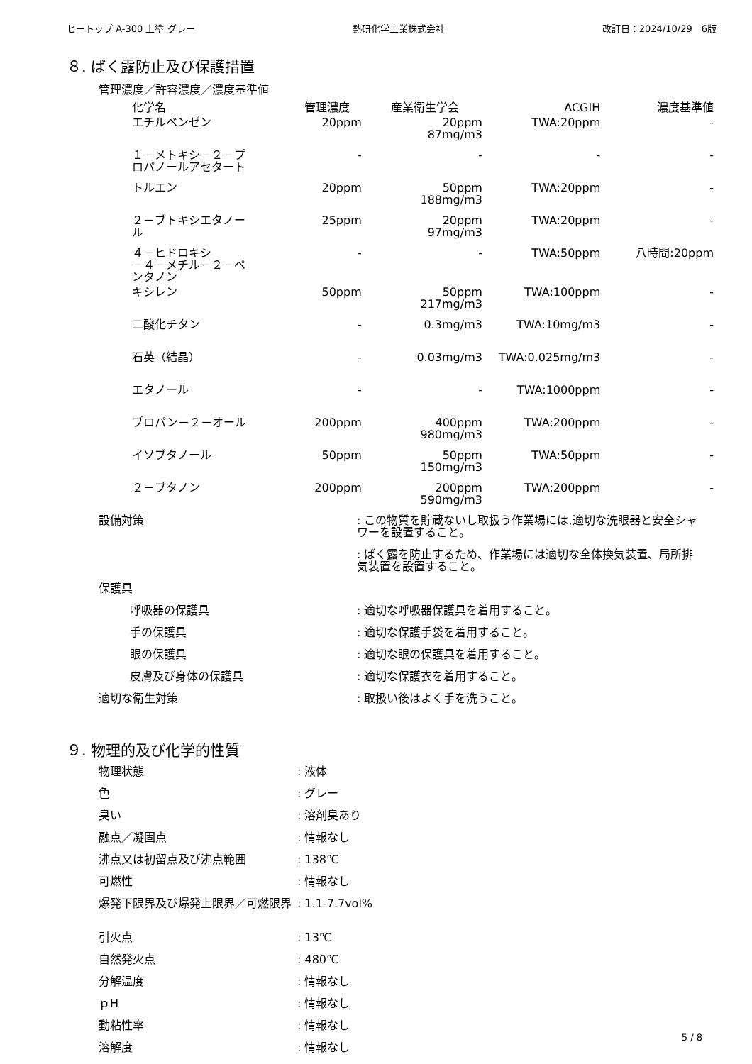ヒートップ A-300 上塗 グレー 熱研化学工業株式会社 改訂日：2024/10/29　6版
８. ばく露防止及び保護措置
管理濃度／許容濃度／濃度基準値
| 化学名 | 管理濃度 | 産業衛生学会 | ACGIH | 濃度基準値 |
| --- | --- | --- | --- | --- |
| エチルベンゼン | 20ppm | 20ppm 87mg/m3 | TWA:20ppm | - |
| １－メトキシ－２－プ ロパノールアセタート | - | - | - | - |
| トルエン | 20ppm | 50ppm 188mg/m3 | TWA:20ppm | - |
| ２－ブトキシエタノー ル | 25ppm | 20ppm 97mg/m3 | TWA:20ppm | - |
| ４－ヒドロキシ －４－メチル－２－ペ ンタノン | - | - | TWA:50ppm | 八時間:20ppm |
| キシレン | 50ppm | 50ppm 217mg/m3 | TWA:100ppm | - |
| 二酸化チタン | - | 0.3mg/m3 | TWA:10mg/m3 | - |
| 石英（結晶） | - | 0.03mg/m3 | TWA:0.025mg/m3 | - |
| エタノール | - | - | TWA:1000ppm | - |
| プロパン－２－オール | 200ppm | 400ppm 980mg/m3 | TWA:200ppm | - |
| イソブタノール | 50ppm | 50ppm 150mg/m3 | TWA:50ppm | - |
| ２－ブタノン | 200ppm | 200ppm 590mg/m3 | TWA:200ppm | - |
| 設備対策 | : この物質を貯蔵ないし取扱う作業場には,適切な洗眼器と安全シャワーを設置すること。 |
| | : ばく露を防止するため、作業場には適切な全体換気装置、局所排気装置を設置すること。 |
| 保護具 | |
| 呼吸器の保護具 | : 適切な呼吸器保護具を着用すること。 |
| 手の保護具 | : 適切な保護手袋を着用すること。 |
| 眼の保護具 | : 適切な眼の保護具を着用すること。 |
| 皮膚及び身体の保護具 | : 適切な保護衣を着用すること。 |
| 適切な衛生対策 | : 取扱い後はよく手を洗うこと。 |
９. 物理的及び化学的性質
| 物理状態 | : 液体 |
| 色 | : グレー |
| 臭い | : 溶剤臭あり |
| 融点／凝固点 | : 情報なし |
| 沸点又は初留点及び沸点範囲 | : 138℃ |
| 可燃性 | : 情報なし |
| 爆発下限界及び爆発上限界／可燃限界 | : 1.1-7.7vol% |
| 引火点 | : 13℃ |
| 自然発火点 | : 480℃ |
| 分解温度 | : 情報なし |
| ｐH | : 情報なし |
| 動粘性率 | : 情報なし |
| 溶解度 | : 情報なし |
5 / 8